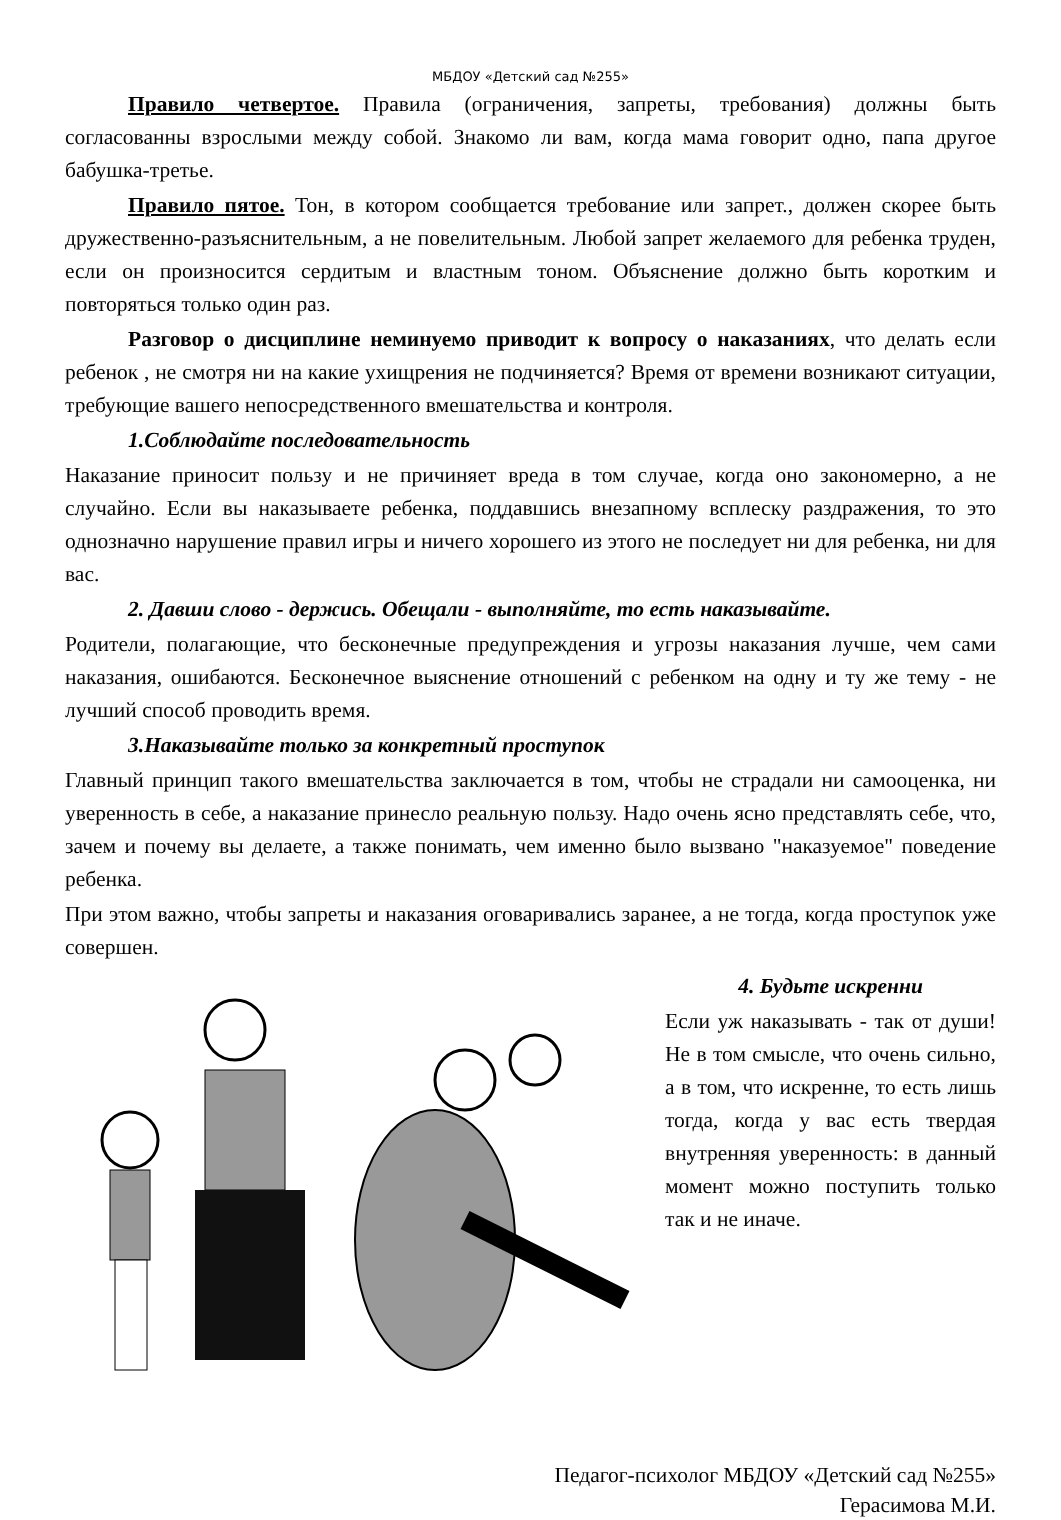МБДОУ «Детский сад №255»
Правило четвертое. Правила (ограничения, запреты, требования) должны быть согласованны взрослыми между собой. Знакомо ли вам, когда мама говорит одно, папа другое бабушка-третье.
Правило пятое. Тон, в котором сообщается требование или запрет., должен скорее быть дружественно-разъяснительным, а не повелительным. Любой запрет желаемого для ребенка труден, если он произносится сердитым и властным тоном. Объяснение должно быть коротким и повторяться только один раз.
Разговор о дисциплине неминуемо приводит к вопросу о наказаниях, что делать если ребенок , не смотря ни на какие ухищрения не подчиняется? Время от времени возникают ситуации, требующие вашего непосредственного вмешательства и контроля.
1.Соблюдайте последовательность
Наказание приносит пользу и не причиняет вреда в том случае, когда оно закономерно, а не случайно. Если вы наказываете ребенка, поддавшись внезапному всплеску раздражения, то это однозначно нарушение правил игры и ничего хорошего из этого не последует ни для ребенка, ни для вас.
2. Давши слово - держись. Обещали - выполняйте, то есть наказывайте.
Родители, полагающие, что бесконечные предупреждения и угрозы наказания лучше, чем сами наказания, ошибаются. Бесконечное выяснение отношений с ребенком на одну и ту же тему - не лучший способ проводить время.
3.Наказывайте только за конкретный проступок
Главный принцип такого вмешательства заключается в том, чтобы не страдали ни самооценка, ни уверенность в себе, а наказание принесло реальную пользу. Надо очень ясно представлять себе, что, зачем и почему вы делаете, а также понимать, чем именно было вызвано "наказуемое" поведение ребенка.
При этом важно, чтобы запреты и наказания оговаривались заранее, а не тогда, когда проступок уже совершен.
4. Будьте искренни
Если уж наказывать - так от души! Не в том смысле, что очень сильно, а в том, что искренне, то есть лишь тогда, когда у вас есть твердая внутренняя уверенность: в данный момент можно поступить только так и не иначе.
Педагог-психолог МБДОУ «Детский сад №255»
Герасимова М.И.